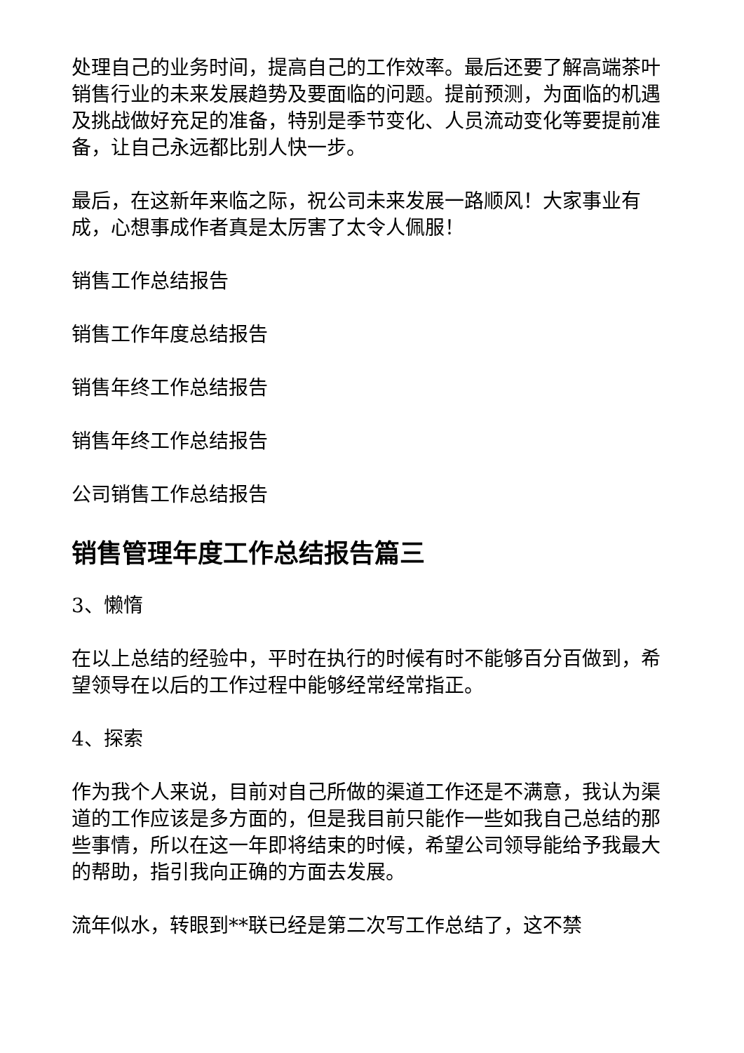处理自己的业务时间，提高自己的工作效率。最后还要了解高端茶叶销售行业的未来发展趋势及要面临的问题。提前预测，为面临的机遇及挑战做好充足的准备，特别是季节变化、人员流动变化等要提前准备，让自己永远都比别人快一步。
最后，在这新年来临之际，祝公司未来发展一路顺风！大家事业有成，心想事成作者真是太厉害了太令人佩服！
销售工作总结报告
销售工作年度总结报告
销售年终工作总结报告
销售年终工作总结报告
公司销售工作总结报告
销售管理年度工作总结报告篇三
3、懒惰
在以上总结的经验中，平时在执行的时候有时不能够百分百做到，希望领导在以后的工作过程中能够经常经常指正。
4、探索
作为我个人来说，目前对自己所做的渠道工作还是不满意，我认为渠道的工作应该是多方面的，但是我目前只能作一些如我自己总结的那些事情，所以在这一年即将结束的时候，希望公司领导能给予我最大的帮助，指引我向正确的方面去发展。
流年似水，转眼到**联已经是第二次写工作总结了，这不禁